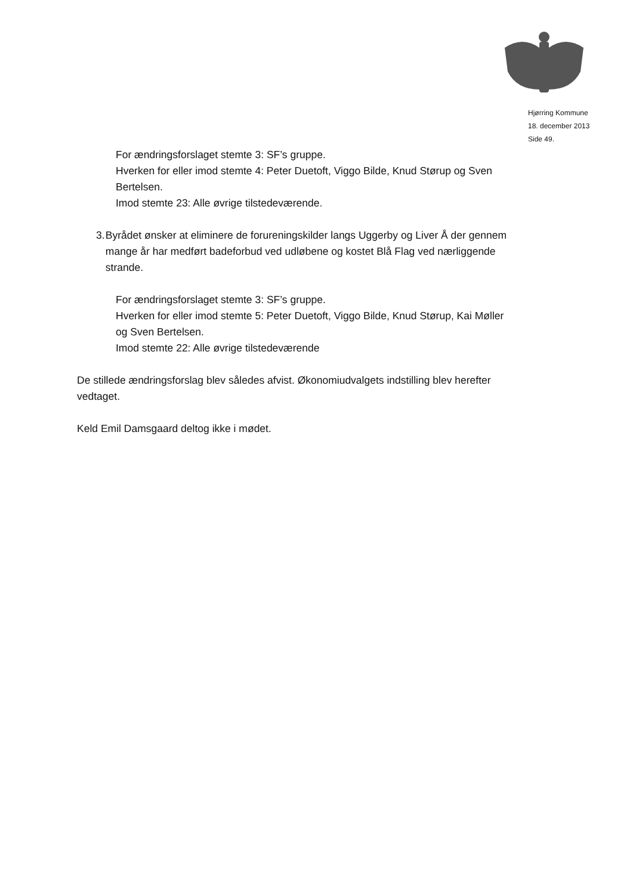Hjørring Kommune
18. december 2013
Side 49.
For ændringsforslaget stemte 3: SF’s gruppe.
Hverken for eller imod stemte 4: Peter Duetoft, Viggo Bilde, Knud Størup og Sven Bertelsen.
Imod stemte 23: Alle øvrige tilstedeværende.
3. Byrådet ønsker at eliminere de forureningskilder langs Uggerby og Liver Å der gennem mange år har medført badeforbud ved udløbene og kostet Blå Flag ved nærliggende strande.
For ændringsforslaget stemte 3: SF’s gruppe.
Hverken for eller imod stemte 5: Peter Duetoft, Viggo Bilde, Knud Størup, Kai Møller og Sven Bertelsen.
Imod stemte 22: Alle øvrige tilstedeværende
De stillede ændringsforslag blev således afvist. Økonomiudvalgets indstilling blev herefter vedtaget.
Keld Emil Damsgaard deltog ikke i mødet.